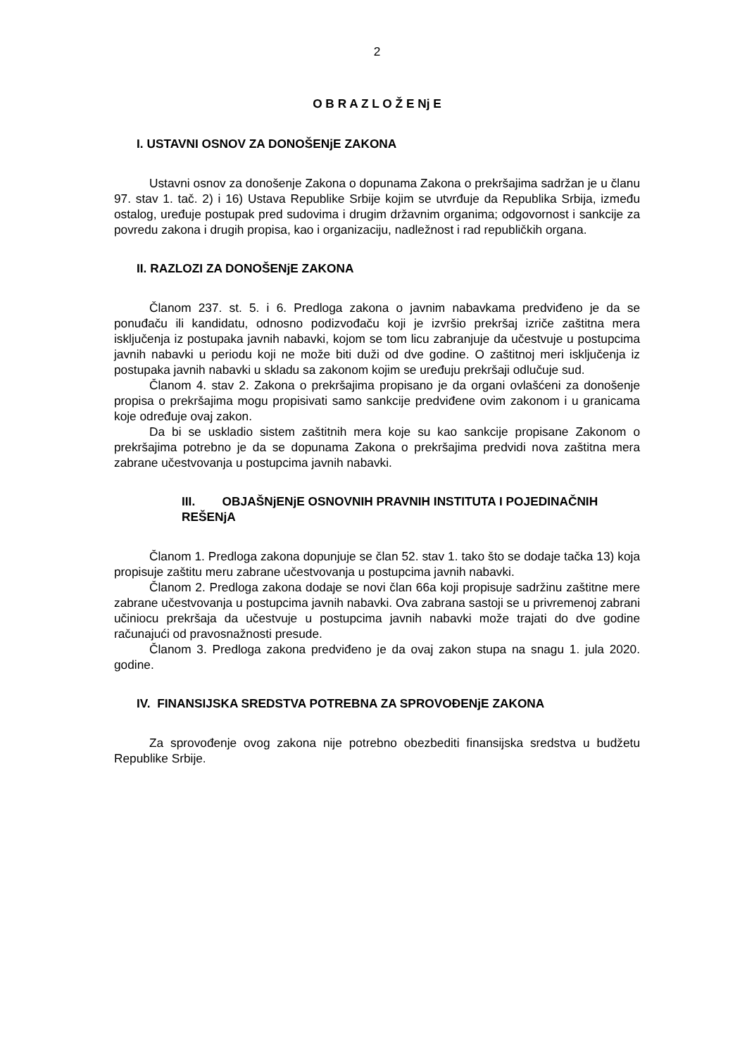2
O B R A Z L O Ž E Nj E
I. USTAVNI OSNOV ZA DONOŠENjE ZAKONA
Ustavni osnov za donošenje Zakona o dopunama Zakona o prekršajima sadržan je u članu 97. stav 1. tač. 2) i 16) Ustava Republike Srbije kojim se utvrđuje da Republika Srbija, između ostalog, uređuje postupak pred sudovima i drugim državnim organima; odgovornost i sankcije za povredu zakona i drugih propisa, kao i organizaciju, nadležnost i rad republičkih organa.
II. RAZLOZI ZA DONOŠENjE ZAKONA
Članom 237. st. 5. i 6. Predloga zakona o javnim nabavkama predviđeno je da se ponuđaču ili kandidatu, odnosno podizvođaču koji je izvršio prekršaj izriče zaštitna mera isključenja iz postupaka javnih nabavki, kojom se tom licu zabranjuje da učestvuje u postupcima javnih nabavki u periodu koji ne može biti duži od dve godine. O zaštitnoj meri isključenja iz postupaka javnih nabavki u skladu sa zakonom kojim se uređuju prekršaji odlučuje sud.
Članom 4. stav 2. Zakona o prekršajima propisano je da organi ovlašćeni za donošenje propisa o prekršajima mogu propisivati samo sankcije predviđene ovim zakonom i u granicama koje određuje ovaj zakon.
Da bi se uskladio sistem zaštitnih mera koje su kao sankcije propisane Zakonom o prekršajima potrebno je da se dopunama Zakona o prekršajima predvidi nova zaštitna mera zabrane učestvovanja u postupcima javnih nabavki.
III. OBJAŠNjENjE OSNOVNIH PRAVNIH INSTITUTA I POJEDINAČNIH REŠENjA
Članom 1. Predloga zakona dopunjuje se član 52. stav 1. tako što se dodaje tačka 13) koja propisuje zaštitu meru zabrane učestvovanja u postupcima javnih nabavki.
Članom 2. Predloga zakona dodaje se novi član 66a koji propisuje sadržinu zaštitne mere zabrane učestvovanja u postupcima javnih nabavki. Ova zabrana sastoji se u privremenoj zabrani učiniocu prekršaja da učestvuje u postupcima javnih nabavki može trajati do dve godine računajući od pravosnažnosti presude.
Članom 3. Predloga zakona predviđeno je da ovaj zakon stupa na snagu 1. jula 2020. godine.
IV. FINANSIJSKA SREDSTVA POTREBNA ZA SPROVOĐENjE ZAKONA
Za sprovođenje ovog zakona nije potrebno obezbediti finansijska sredstva u budžetu Republike Srbije.